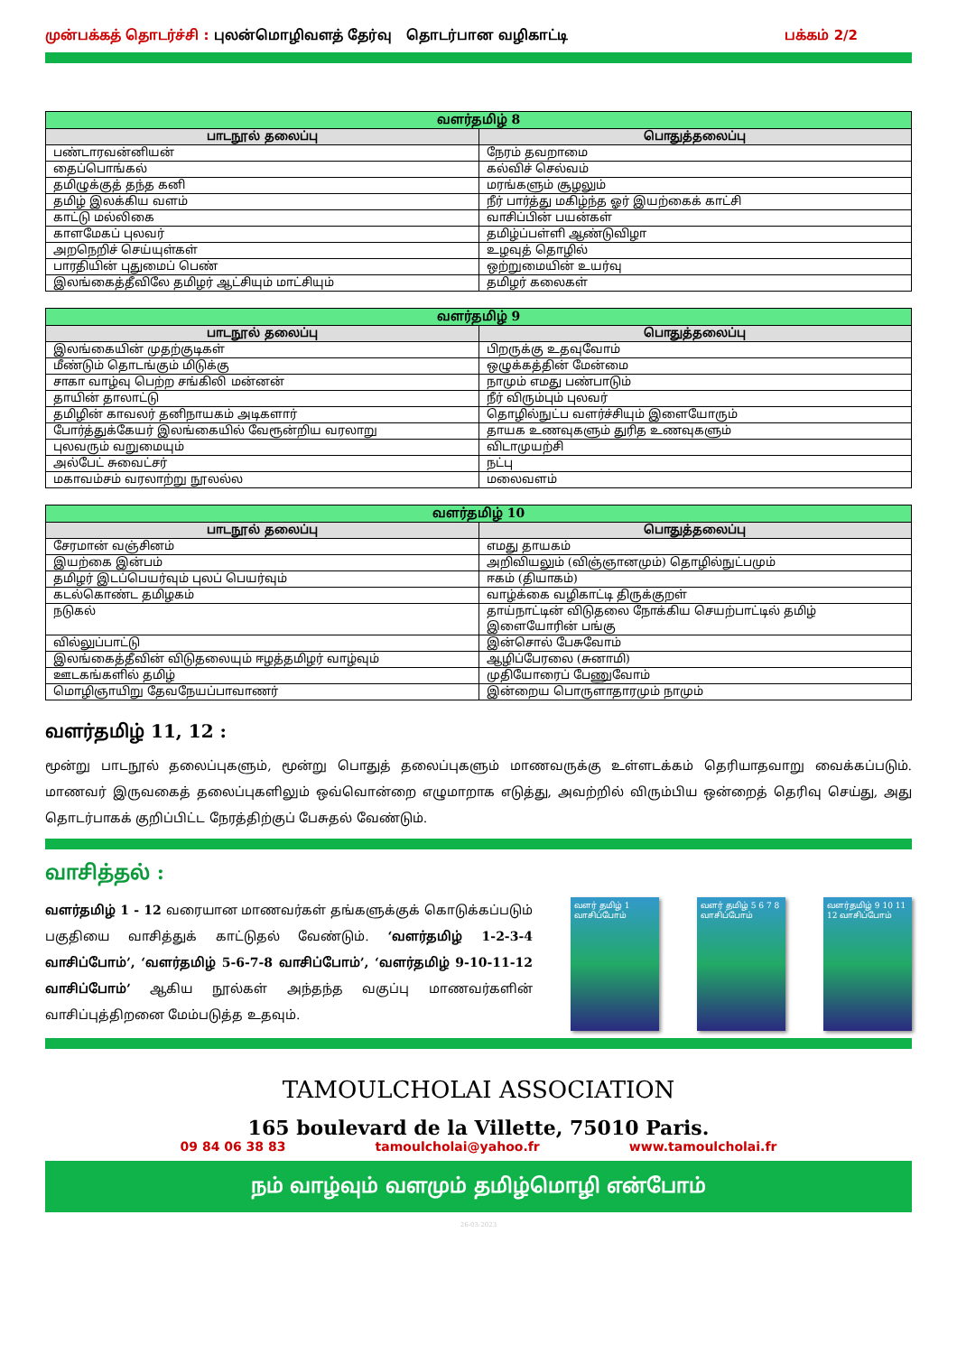முன்பக்கத் தொடர்ச்சி : புலன்மொழிவளத் தேர்வு தொடர்பான வழிகாட்டி
பக்கம் 2/2
| வளர்தமிழ் 8 | |
| --- | --- |
| பாடநூல் தலைப்பு | பொதுத்தலைப்பு |
| பண்டாரவன்னியன் | நேரம் தவறாமை |
| தைப்பொங்கல் | கல்விச் செல்வம் |
| தமிழுக்குத் தந்த கனி | மரங்களும் சூழலும் |
| தமிழ் இலக்கிய வளம் | நீர் பார்த்து மகிழ்ந்த ஓர் இயற்கைக் காட்சி |
| காட்டு மல்லிகை | வாசிப்பின் பயன்கள் |
| காளமேகப் புலவர் | தமிழ்ப்பள்ளி ஆண்டுவிழா |
| அறநெறிச் செய்யுள்கள் | உழவுத் தொழில் |
| பாரதியின் புதுமைப் பெண் | ஒற்றுமையின் உயர்வு |
| இலங்கைத்தீவிலே தமிழர் ஆட்சியும் மாட்சியும் | தமிழர் கலைகள் |
| வளர்தமிழ் 9 | |
| --- | --- |
| பாடநூல் தலைப்பு | பொதுத்தலைப்பு |
| இலங்கையின் முதற்குடிகள் | பிறருக்கு உதவுவோம் |
| மீண்டும் தொடங்கும் மிடுக்கு | ஒழுக்கத்தின் மேன்மை |
| சாகா வாழ்வு பெற்ற சங்கிலி மன்னன் | நாமும் எமது பண்பாடும் |
| தாயின் தாலாட்டு | நீர் விரும்பும் புலவர் |
| தமிழின் காவலர் தனிநாயகம் அடிகளார் | தொழில்நுட்ப வளர்ச்சியும் இளையோரும் |
| போர்த்துக்கேயர் இலங்கையில் வேரூன்றிய வரலாறு | தாயக உணவுகளும் துரித உணவுகளும் |
| புலவரும் வறுமையும் | விடாமுயற்சி |
| அல்பேட் சுவைட்சர் | நட்பு |
| மகாவம்சம் வரலாற்று நூலல்ல | மலைவளம் |
| வளர்தமிழ் 10 | |
| --- | --- |
| பாடநூல் தலைப்பு | பொதுத்தலைப்பு |
| சேரமான் வஞ்சினம் | எமது தாயகம் |
| இயற்கை இன்பம் | அறிவியலும் (விஞ்ஞானமும்) தொழில்நுட்பமும் |
| தமிழர் இடப்பெயர்வும் புலப் பெயர்வும் | ஈகம் (தியாகம்) |
| கடல்கொண்ட தமிழகம் | வாழ்க்கை வழிகாட்டி திருக்குறள் |
| நடுகல் | தாய்நாட்டின் விடுதலை நோக்கிய செயற்பாட்டில் தமிழ் இளையோரின் பங்கு |
| வில்லுப்பாட்டு | இன்சொல் பேசுவோம் |
| இலங்கைத்தீவின் விடுதலையும் ஈழத்தமிழர் வாழ்வும் | ஆழிப்பேரலை (சுனாமி) |
| ஊடகங்களில் தமிழ் | முதியோரைப் பேணுவோம் |
| மொழிஞாயிறு தேவநேயப்பாவாணர் | இன்றைய பொருளாதாரமும் நாமும் |
வளர்தமிழ் 11, 12 :
மூன்று பாடநூல் தலைப்புகளும், மூன்று பொதுத் தலைப்புகளும் மாணவருக்கு உள்ளடக்கம் தெரியாதவாறு வைக்கப்படும். மாணவர் இருவகைத் தலைப்புகளிலும் ஒவ்வொன்றை எழுமாறாக எடுத்து, அவற்றில் விரும்பிய ஒன்றைத் தெரிவு செய்து, அது தொடர்பாகக் குறிப்பிட்ட நேரத்திற்குப் பேசுதல் வேண்டும்.
வாசித்தல் :
வளர்தமிழ் 1 - 12 வரையான மாணவர்கள் தங்களுக்குக் கொடுக்கப்படும் பகுதியை வாசித்துக் காட்டுதல் வேண்டும். ‘வளர்தமிழ் 1-2-3-4 வாசிப்போம்’, ‘வளர்தமிழ் 5-6-7-8 வாசிப்போம்’, ‘வளர்தமிழ் 9-10-11-12 வாசிப்போம்’ ஆகிய நூல்கள் அந்தந்த வகுப்பு மாணவர்களின் வாசிப்புத்திறனை மேம்படுத்த உதவும்.
வளர் தமிழ் 1 வாசிப்போம்
வளர் தமிழ் 5 6 7 8 வாசிப்போம்
வளர்தமிழ் 9 10 11 12 வாசிப்போம்
TAMOULCHOLAI ASSOCIATION
165 boulevard de la Villette, 75010 Paris.
09 84 06 38 83 tamoulcholai@yahoo.fr www.tamoulcholai.fr
நம் வாழ்வும் வளமும் தமிழ்மொழி என்போம்
26-03-2023